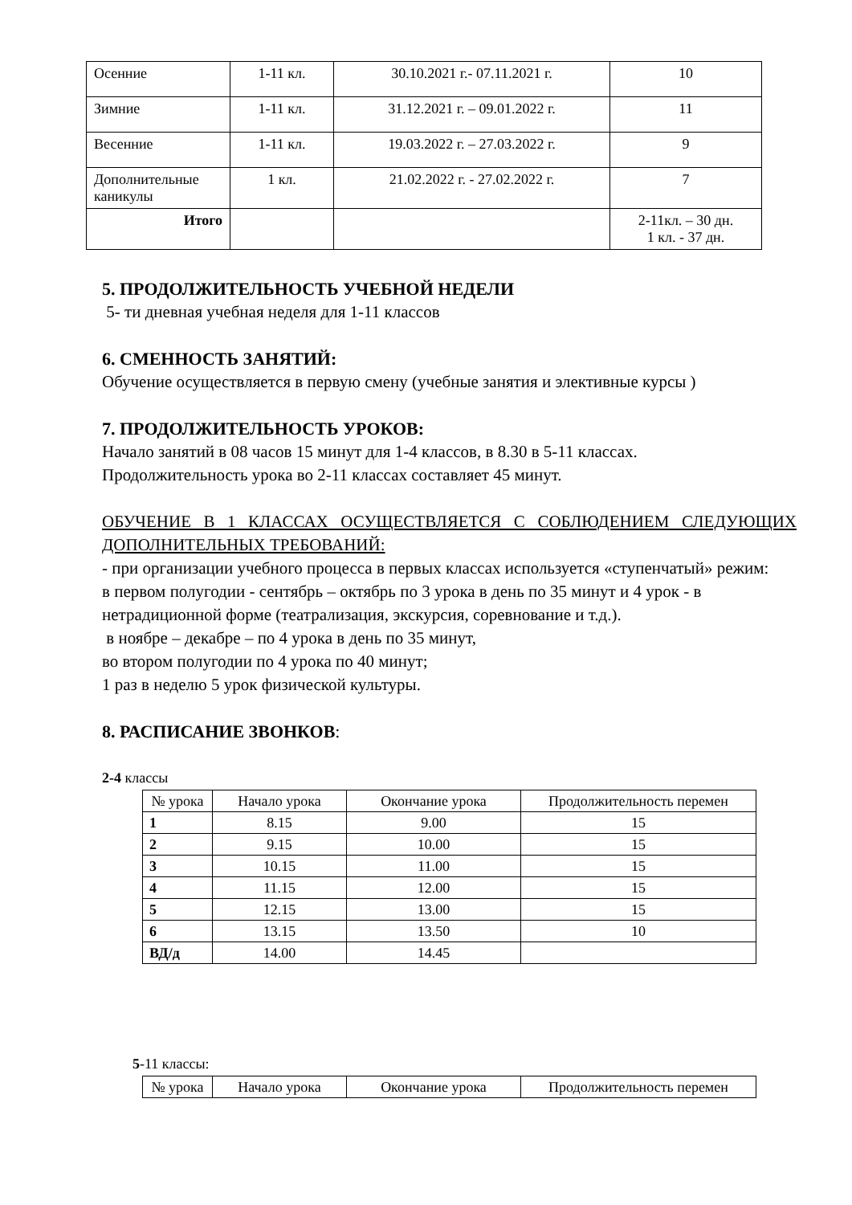| Осенние | 1-11 кл. | 30.10.2021 г.- 07.11.2021 г. | 10 |
| Зимние | 1-11 кл. | 31.12.2021 г. – 09.01.2022 г. | 11 |
| Весенние | 1-11 кл. | 19.03.2022 г. – 27.03.2022 г. | 9 |
| Дополнительные каникулы | 1 кл. | 21.02.2022 г. - 27.02.2022 г. | 7 |
| Итого | | | 2-11кл. – 30 дн. 1 кл. - 37 дн. |
5. ПРОДОЛЖИТЕЛЬНОСТЬ УЧЕБНОЙ НЕДЕЛИ
5- ти дневная учебная неделя для 1-11 классов
6. СМЕННОСТЬ ЗАНЯТИЙ:
Обучение осуществляется в первую смену (учебные занятия и элективные курсы )
7. ПРОДОЛЖИТЕЛЬНОСТЬ УРОКОВ:
Начало занятий в 08 часов 15 минут для 1-4 классов, в 8.30 в 5-11 классах.
Продолжительность урока во 2-11 классах составляет 45 минут.
ОБУЧЕНИЕ В 1 КЛАССАХ ОСУЩЕСТВЛЯЕТСЯ С СОБЛЮДЕНИЕМ СЛЕДУЮЩИХ ДОПОЛНИТЕЛЬНЫХ ТРЕБОВАНИЙ:
- при организации учебного процесса в первых классах используется «ступенчатый» режим:
в первом полугодии - сентябрь – октябрь по 3 урока в день по 35 минут и 4 урок - в нетрадиционной форме (театрализация, экскурсия, соревнование и т.д.).
в ноябре – декабре – по 4 урока в день по 35 минут,
во втором полугодии по 4 урока по 40 минут;
1 раз в неделю 5 урок физической культуры.
8. РАСПИСАНИЕ ЗВОНКОВ:
2-4 классы
| № урока | Начало урока | Окончание урока | Продолжительность перемен |
| 1 | 8.15 | 9.00 | 15 |
| 2 | 9.15 | 10.00 | 15 |
| 3 | 10.15 | 11.00 | 15 |
| 4 | 11.15 | 12.00 | 15 |
| 5 | 12.15 | 13.00 | 15 |
| 6 | 13.15 | 13.50 | 10 |
| ВД/д | 14.00 | 14.45 | |
5-11 классы:
| № урока | Начало урока | Окончание урока | Продолжительность перемен |